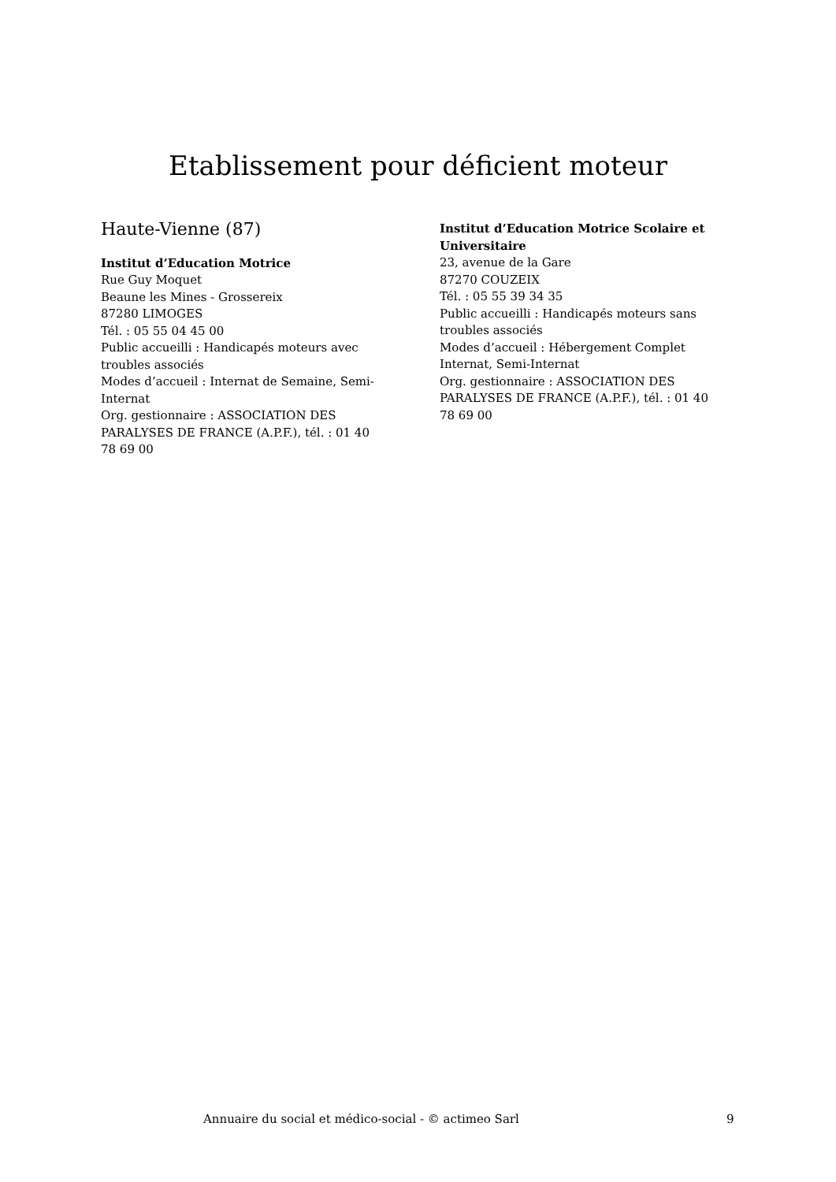Etablissement pour déficient moteur
Haute-Vienne (87)
Institut d’Education Motrice
Rue Guy Moquet
Beaune les Mines - Grossereix
87280 LIMOGES
Tél. : 05 55 04 45 00
Public accueilli : Handicapés moteurs avec troubles associés
Modes d’accueil : Internat de Semaine, Semi-Internat
Org. gestionnaire : ASSOCIATION DES PARALYSES DE FRANCE (A.P.F.), tél. : 01 40 78 69 00
Institut d’Education Motrice Scolaire et Universitaire
23, avenue de la Gare
87270 COUZEIX
Tél. : 05 55 39 34 35
Public accueilli : Handicapés moteurs sans troubles associés
Modes d’accueil : Hébergement Complet Internat, Semi-Internat
Org. gestionnaire : ASSOCIATION DES PARALYSES DE FRANCE (A.P.F.), tél. : 01 40 78 69 00
Annuaire du social et médico-social - © actimeo Sarl 9